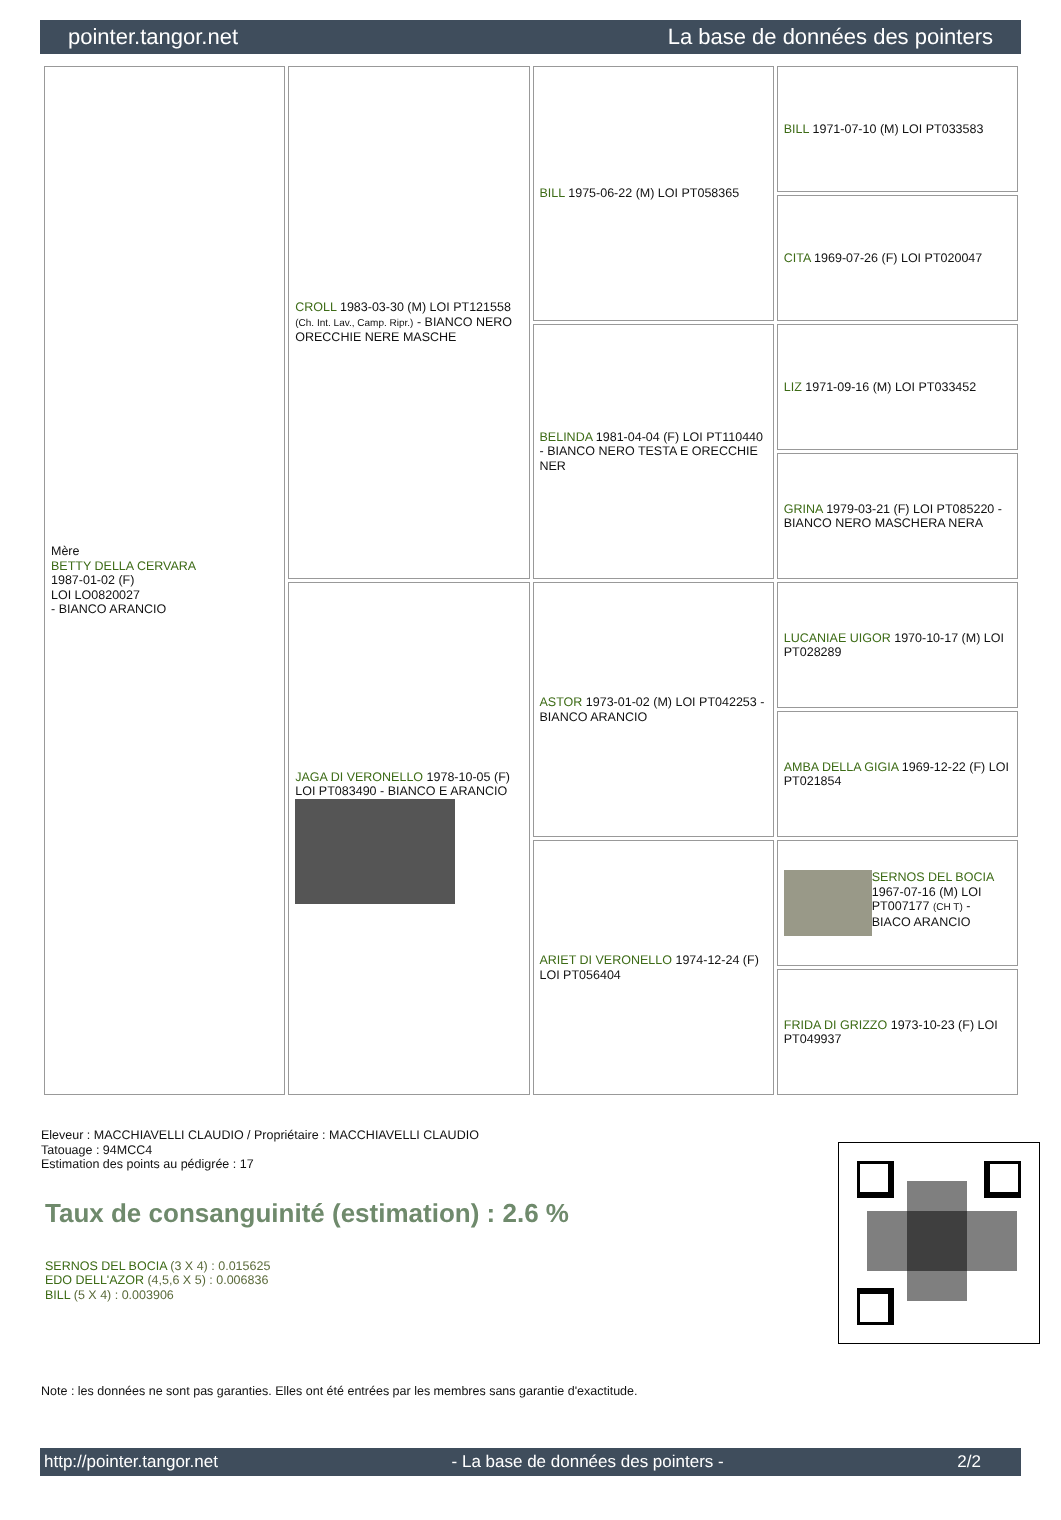pointer.tangor.net La base de données des pointers
| Mère BETTY DELLA CERVARA 1987-01-02 (F) LOI LO0820027 - BIANCO ARANCIO | CROLL 1983-03-30 (M) LOI PT121558 (Ch. Int. Lav., Camp. Ripr.) - BIANCO NERO ORECCHIE NERE MASCHE | BILL 1975-06-22 (M) LOI PT058365 | BILL 1971-07-10 (M) LOI PT033583 |
| | | | CITA 1969-07-26 (F) LOI PT020047 |
| | | BELINDA 1981-04-04 (F) LOI PT110440 - BIANCO NERO TESTA E ORECCHIE NER | LIZ 1971-09-16 (M) LOI PT033452 |
| | | | GRINA 1979-03-21 (F) LOI PT085220 - BIANCO NERO MASCHERA NERA |
| | JAGA DI VERONELLO 1978-10-05 (F) LOI PT083490 - BIANCO E ARANCIO | ASTOR 1973-01-02 (M) LOI PT042253 - BIANCO ARANCIO | LUCANIAE UIGOR 1970-10-17 (M) LOI PT028289 |
| | | | AMBA DELLA GIGIA 1969-12-22 (F) LOI PT021854 |
| | | ARIET DI VERONELLO 1974-12-24 (F) LOI PT056404 | SERNOS DEL BOCIA 1967-07-16 (M) LOI PT007177 (CH T) - BIACO ARANCIO |
| | | | FRIDA DI GRIZZO 1973-10-23 (F) LOI PT049937 |
Eleveur : MACCHIAVELLI CLAUDIO / Propriétaire : MACCHIAVELLI CLAUDIO
Tatouage : 94MCC4
Estimation des points au pédigrée : 17
Taux de consanguinité (estimation) : 2.6 %
SERNOS DEL BOCIA (3 X 4) : 0.015625
EDO DELL'AZOR (4,5,6 X 5) : 0.006836
BILL (5 X 4) : 0.003906
Note : les données ne sont pas garanties. Elles ont été entrées par les membres sans garantie d'exactitude.
http://pointer.tangor.net - La base de données des pointers - 2/2